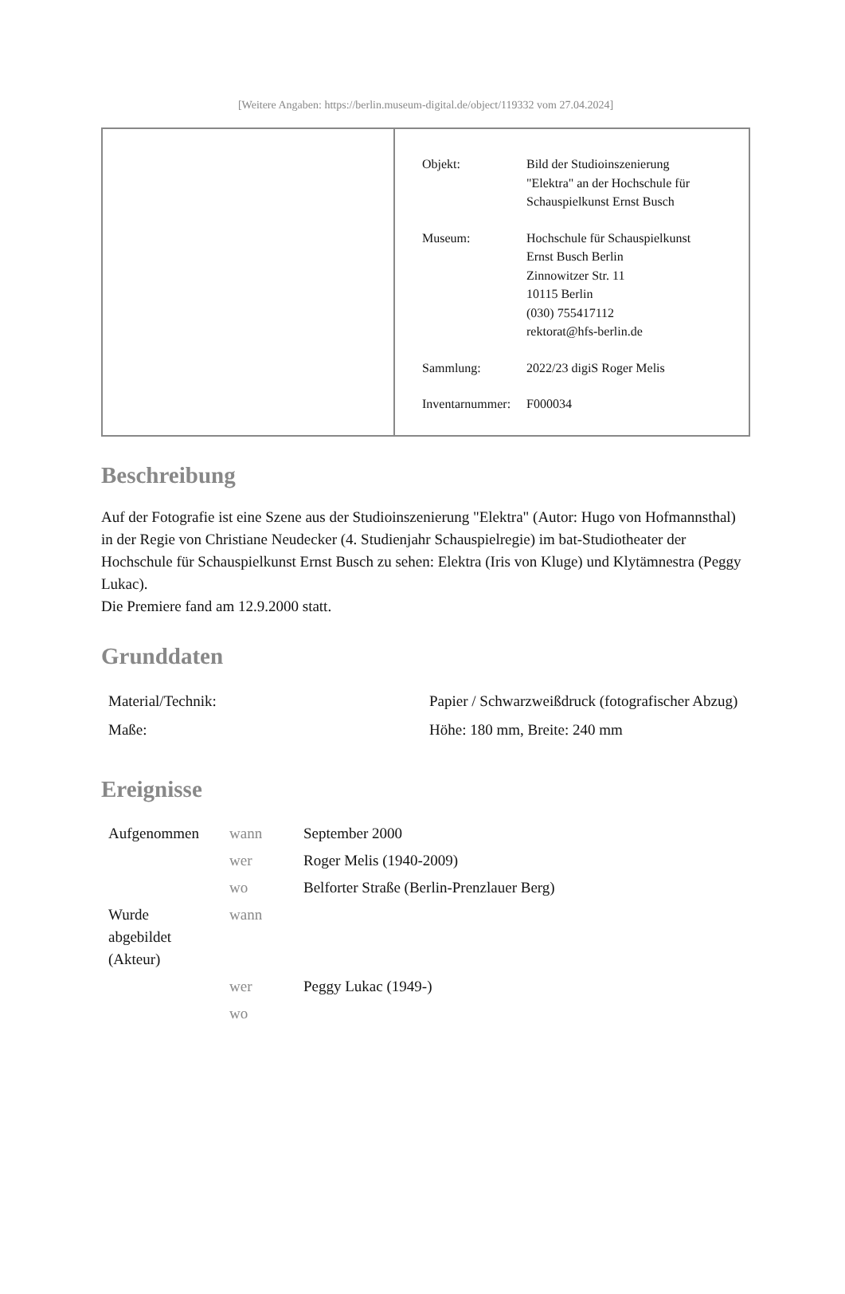[Weitere Angaben: https://berlin.museum-digital.de/object/119332 vom 27.04.2024]
| Objekt: | Bild der Studioinszenierung "Elektra" an der Hochschule für Schauspielkunst Ernst Busch |
| Museum: | Hochschule für Schauspielkunst Ernst Busch Berlin Zinnowitzer Str. 11 10115 Berlin (030) 755417112 rektorat@hfs-berlin.de |
| Sammlung: | 2022/23 digiS Roger Melis |
| Inventarnummer: | F000034 |
Beschreibung
Auf der Fotografie ist eine Szene aus der Studioinszenierung "Elektra" (Autor: Hugo von Hofmannsthal) in der Regie von Christiane Neudecker (4. Studienjahr Schauspielregie) im bat-Studiotheater der Hochschule für Schauspielkunst Ernst Busch zu sehen: Elektra (Iris von Kluge) und Klytämnestra (Peggy Lukac).
Die Premiere fand am 12.9.2000 statt.
Grunddaten
| Material/Technik: | Papier / Schwarzweißdruck (fotografischer Abzug) |
| Maße: | Höhe: 180 mm, Breite: 240 mm |
Ereignisse
| Aufgenommen | wann | September 2000 |
| | wer | Roger Melis (1940-2009) |
| | wo | Belforter Straße (Berlin-Prenzlauer Berg) |
| Wurde abgebildet (Akteur) | wann | |
| | wer | Peggy Lukac (1949-) |
| | wo | |